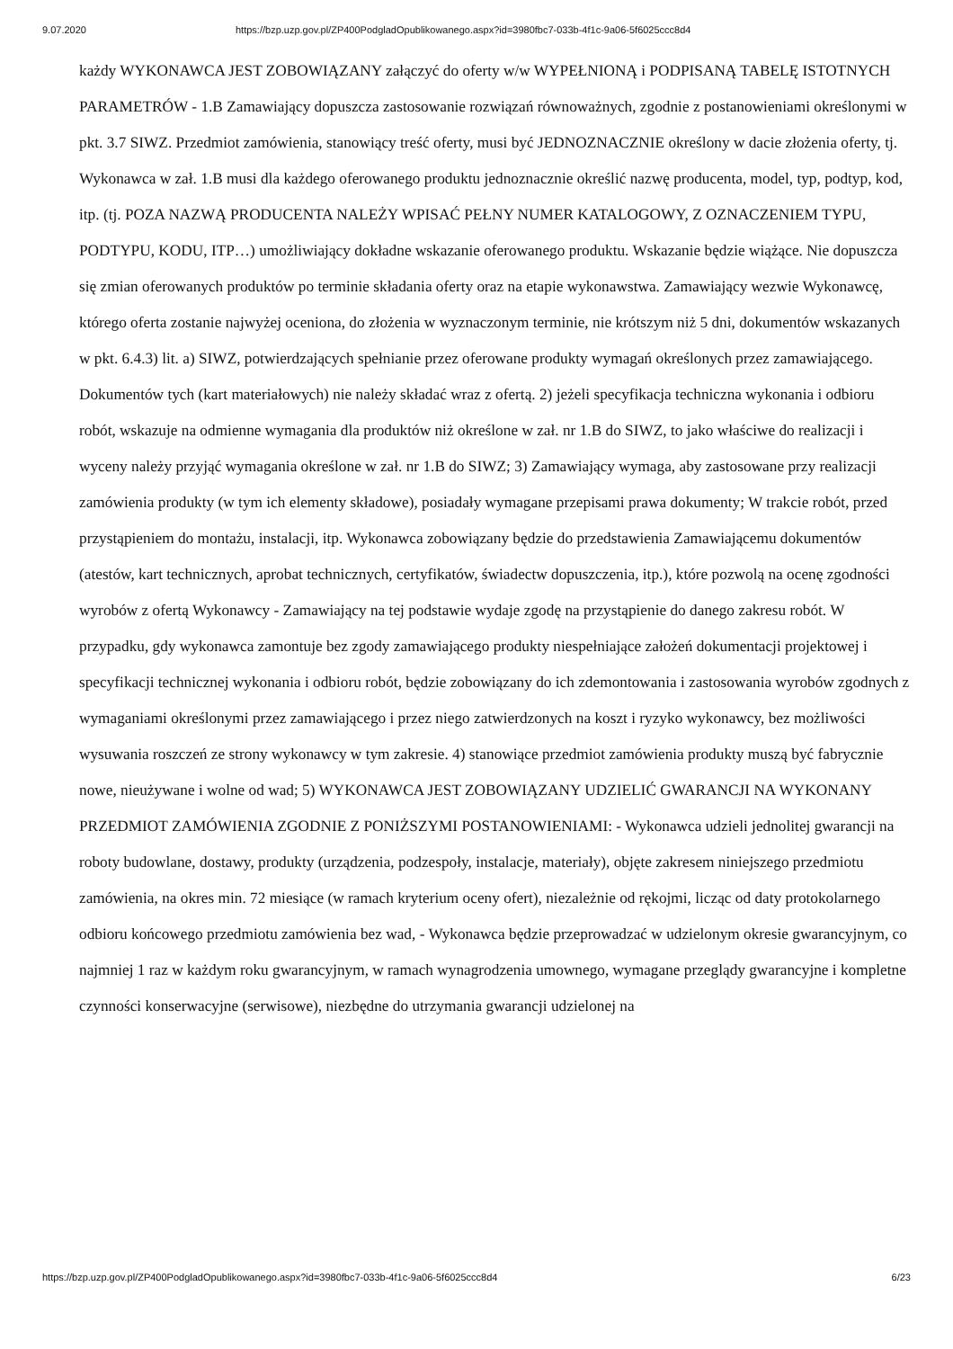9.07.2020 https://bzp.uzp.gov.pl/ZP400PodgladOpublikowanego.aspx?id=3980fbc7-033b-4f1c-9a06-5f6025ccc8d4
każdy WYKONAWCA JEST ZOBOWIĄZANY załączyć do oferty w/w WYPEŁNIONĄ i PODPISANĄ TABELĘ ISTOTNYCH PARAMETRÓW - 1.B Zamawiający dopuszcza zastosowanie rozwiązań równoważnych, zgodnie z postanowieniami określonymi w pkt. 3.7 SIWZ. Przedmiot zamówienia, stanowiący treść oferty, musi być JEDNOZNACZNIE określony w dacie złożenia oferty, tj. Wykonawca w zał. 1.B musi dla każdego oferowanego produktu jednoznacznie określić nazwę producenta, model, typ, podtyp, kod, itp. (tj. POZA NAZWĄ PRODUCENTA NALEŻY WPISAĆ PEŁNY NUMER KATALOGOWY, Z OZNACZENIEM TYPU, PODTYPU, KODU, ITP…) umożliwiający dokładne wskazanie oferowanego produktu. Wskazanie będzie wiążące. Nie dopuszcza się zmian oferowanych produktów po terminie składania oferty oraz na etapie wykonawstwa. Zamawiający wezwie Wykonawcę, którego oferta zostanie najwyżej oceniona, do złożenia w wyznaczonym terminie, nie krótszym niż 5 dni, dokumentów wskazanych w pkt. 6.4.3) lit. a) SIWZ, potwierdzających spełnianie przez oferowane produkty wymagań określonych przez zamawiającego. Dokumentów tych (kart materiałowych) nie należy składać wraz z ofertą. 2) jeżeli specyfikacja techniczna wykonania i odbioru robót, wskazuje na odmienne wymagania dla produktów niż określone w zał. nr 1.B do SIWZ, to jako właściwe do realizacji i wyceny należy przyjąć wymagania określone w zał. nr 1.B do SIWZ; 3) Zamawiający wymaga, aby zastosowane przy realizacji zamówienia produkty (w tym ich elementy składowe), posiadały wymagane przepisami prawa dokumenty; W trakcie robót, przed przystąpieniem do montażu, instalacji, itp. Wykonawca zobowiązany będzie do przedstawienia Zamawiającemu dokumentów (atestów, kart technicznych, aprobat technicznych, certyfikatów, świadectw dopuszczenia, itp.), które pozwolą na ocenę zgodności wyrobów z ofertą Wykonawcy - Zamawiający na tej podstawie wydaje zgodę na przystąpienie do danego zakresu robót. W przypadku, gdy wykonawca zamontuje bez zgody zamawiającego produkty niespełniające założeń dokumentacji projektowej i specyfikacji technicznej wykonania i odbioru robót, będzie zobowiązany do ich zdemontowania i zastosowania wyrobów zgodnych z wymaganiami określonymi przez zamawiającego i przez niego zatwierdzonych na koszt i ryzyko wykonawcy, bez możliwości wysuwania roszczeń ze strony wykonawcy w tym zakresie. 4) stanowiące przedmiot zamówienia produkty muszą być fabrycznie nowe, nieużywane i wolne od wad; 5) WYKONAWCA JEST ZOBOWIĄZANY UDZIELIĆ GWARANCJI NA WYKONANY PRZEDMIOT ZAMÓWIENIA ZGODNIE Z PONIŻSZYMI POSTANOWIENIAMI: - Wykonawca udzieli jednolitej gwarancji na roboty budowlane, dostawy, produkty (urządzenia, podzespoły, instalacje, materiały), objęte zakresem niniejszego przedmiotu zamówienia, na okres min. 72 miesiące (w ramach kryterium oceny ofert), niezależnie od rękojmi, licząc od daty protokolarnego odbioru końcowego przedmiotu zamówienia bez wad, - Wykonawca będzie przeprowadzać w udzielonym okresie gwarancyjnym, co najmniej 1 raz w każdym roku gwarancyjnym, w ramach wynagrodzenia umownego, wymagane przeglądy gwarancyjne i kompletne czynności konserwacyjne (serwisowe), niezbędne do utrzymania gwarancji udzielonej na
https://bzp.uzp.gov.pl/ZP400PodgladOpublikowanego.aspx?id=3980fbc7-033b-4f1c-9a06-5f6025ccc8d4 6/23